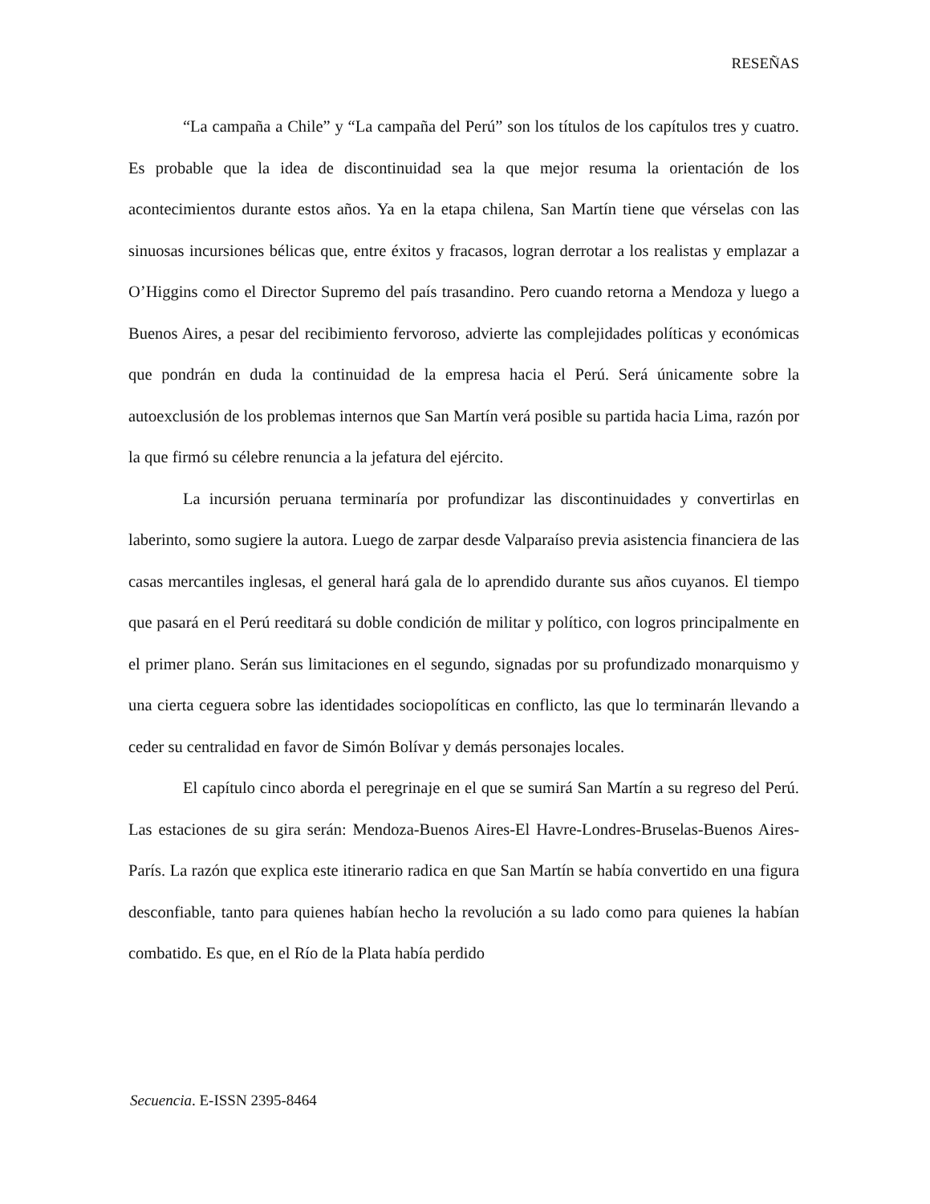RESEÑAS
“La campaña a Chile” y “La campaña del Perú” son los títulos de los capítulos tres y cuatro. Es probable que la idea de discontinuidad sea la que mejor resuma la orientación de los acontecimientos durante estos años. Ya en la etapa chilena, San Martín tiene que vérselas con las sinuosas incursiones bélicas que, entre éxitos y fracasos, logran derrotar a los realistas y emplazar a O’Higgins como el Director Supremo del país trasandino. Pero cuando retorna a Mendoza y luego a Buenos Aires, a pesar del recibimiento fervoroso, advierte las complejidades políticas y económicas que pondrán en duda la continuidad de la empresa hacia el Perú. Será únicamente sobre la autoexclusión de los problemas internos que San Martín verá posible su partida hacia Lima, razón por la que firmó su célebre renuncia a la jefatura del ejército.
La incursión peruana terminaría por profundizar las discontinuidades y convertirlas en laberinto, somo sugiere la autora. Luego de zarpar desde Valparaíso previa asistencia financiera de las casas mercantiles inglesas, el general hará gala de lo aprendido durante sus años cuyanos. El tiempo que pasará en el Perú reeditará su doble condición de militar y político, con logros principalmente en el primer plano. Serán sus limitaciones en el segundo, signadas por su profundizado monarquismo y una cierta ceguera sobre las identidades sociopolíticas en conflicto, las que lo terminarán llevando a ceder su centralidad en favor de Simón Bolívar y demás personajes locales.
El capítulo cinco aborda el peregrinaje en el que se sumirá San Martín a su regreso del Perú. Las estaciones de su gira serán: Mendoza-Buenos Aires-El Havre-Londres-Bruselas-Buenos Aires-París. La razón que explica este itinerario radica en que San Martín se había convertido en una figura desconfiable, tanto para quienes habían hecho la revolución a su lado como para quienes la habían combatido. Es que, en el Río de la Plata había perdido
Secuencia. E-ISSN 2395-8464